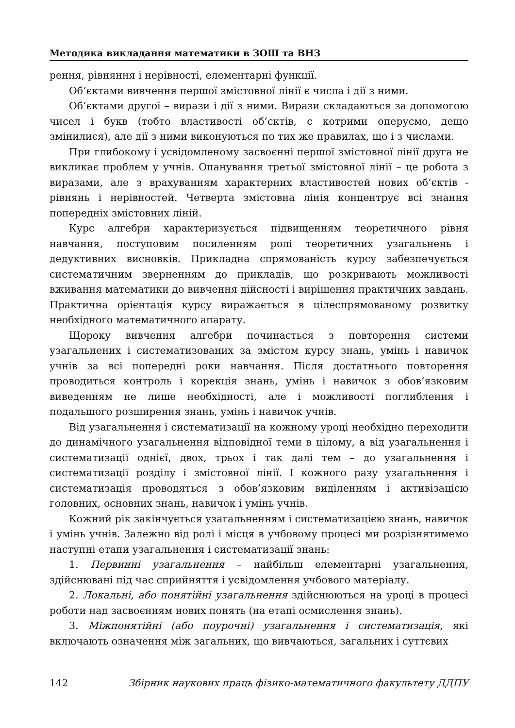Методика викладання математики в ЗОШ та ВНЗ
рення, рівняння і нерівності, елементарні функції.
Об’єктами вивчення першої змістовної лінії є числа і дії з ними.
Об’єктами другої – вирази і дії з ними. Вирази складаються за допомогою чисел і букв (тобто властивості об’єктів, с котрими оперуємо, дещо змінилися), але дії з ними виконуються по тих же правилах, що і з числами.
При глибокому і усвідомленому засвоєнні першої змістовної лінії друга не викликає проблем у учнів. Опанування третьої змістовної лінії – це робота з виразами, але з врахуванням характерних властивостей нових об’єктів - рівнянь і нерівностей. Четверта змістовна лінія концентрує всі знання попередніх змістовних ліній.
Курс алгебри характеризується підвищенням теоретичного рівня навчання, поступовим посиленням ролі теоретичних узагальнень і дедуктивних висновків. Прикладна спрямованість курсу забезпечується систематичним зверненням до прикладів, що розкривають можливості вживання математики до вивчення дійсності і вирішення практичних завдань. Практична орієнтація курсу виражається в цілеспрямованому розвитку необхідного математичного апарату.
Щороку вивчення алгебри починається з повторення системи узагальнених і систематизованих за змістом курсу знань, умінь і навичок учнів за всі попередні роки навчання. Після достатнього повторення проводиться контроль і корекція знань, умінь і навичок з обов’язковим виведенням не лише необхідності, але і можливості поглиблення і подальшого розширення знань, умінь і навичок учнів.
Від узагальнення і систематизації на кожному уроці необхідно переходити до динамічного узагальнення відповідної теми в цілому, а від узагальнення і систематизації однієї, двох, трьох і так далі тем – до узагальнення і систематизації розділу і змістовної лінії. І кожного разу узагальнення і систематизація проводяться з обов’язковим виділенням і активізацією головних, основних знань, навичок і умінь учнів.
Кожний рік закінчується узагальненням і систематизацією знань, навичок і умінь учнів. Залежно від ролі і місця в учбовому процесі ми розрізнятимемо наступні етапи узагальнення і систематизації знань:
1. Первинні узагальнення – найбільш елементарні узагальнення, здійснювані під час сприйняття і усвідомлення учбового матеріалу.
2. Локальні, або понятійні узагальнення здійснюються на уроці в процесі роботи над засвоєнням нових понять (на етапі осмислення знань).
3. Міжпонятійні (або поурочні) узагальнення і систематизація, які включають означення між загальних, що вивчаються, загальних і суттєвих
142 Збірник наукових праць фізико-математичного факультету ДДПУ